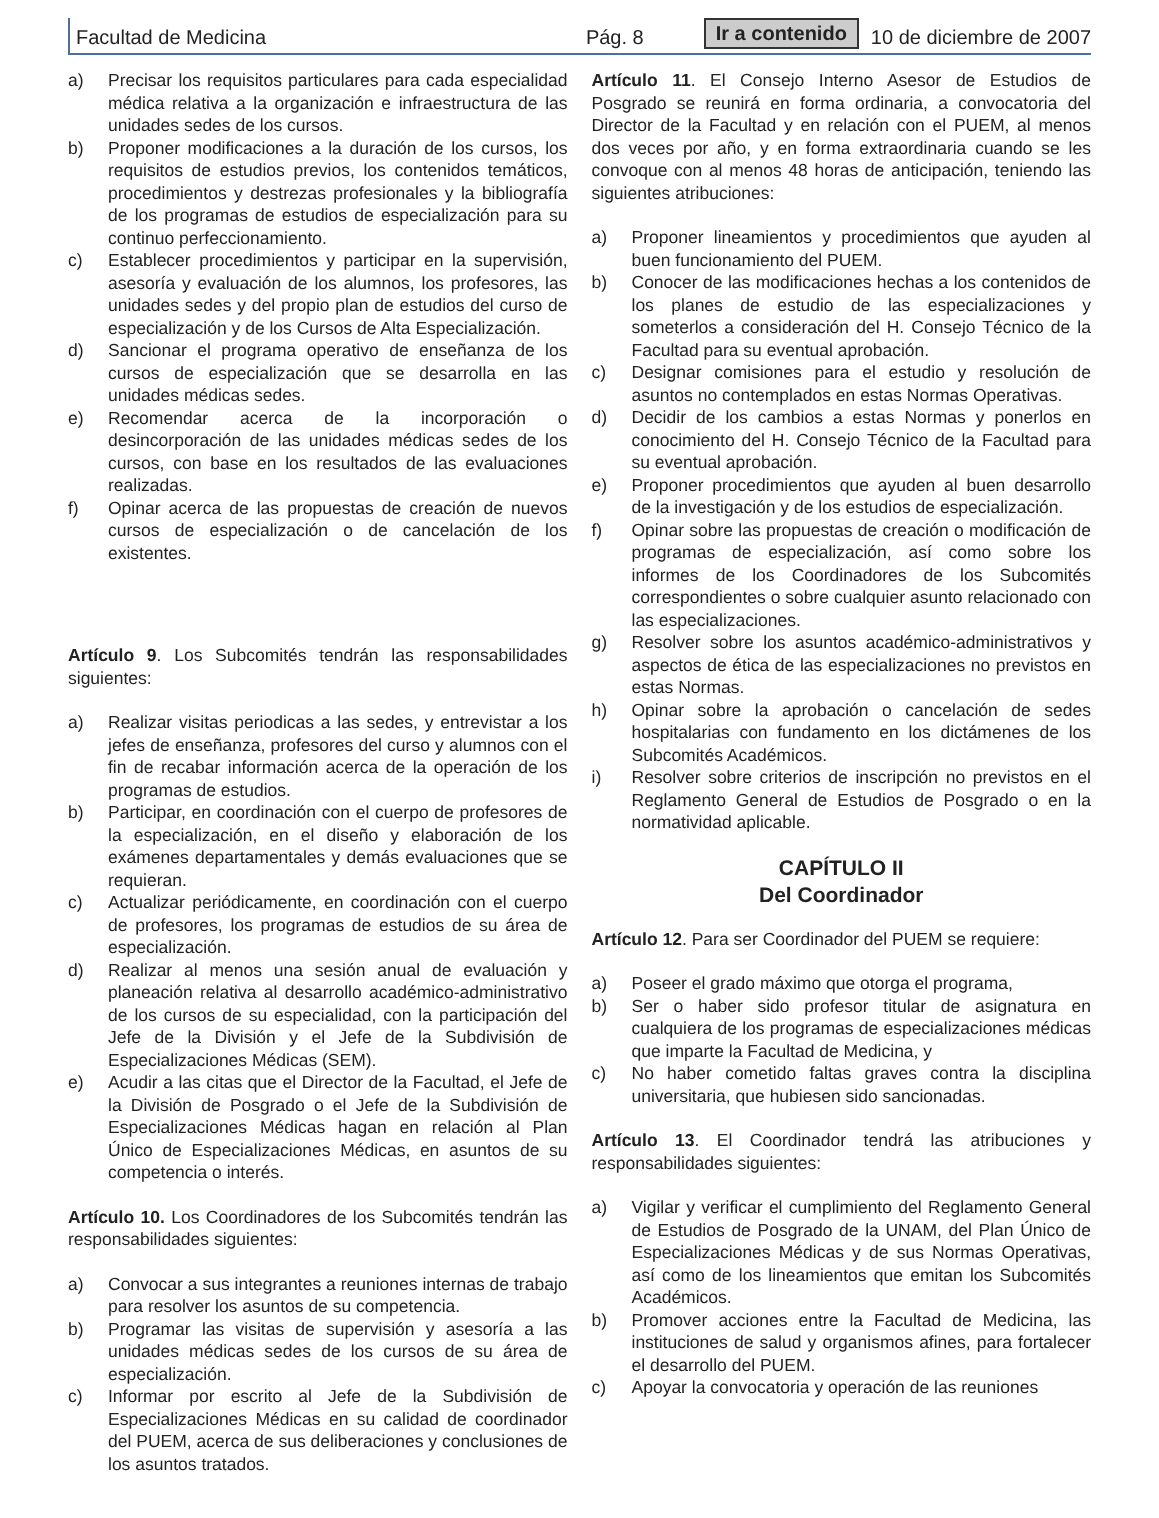Facultad de Medicina Pág. 8 Ir a contenido 10 de diciembre de 2007
a) Precisar los requisitos particulares para cada especialidad médica relativa a la organización e infraestructura de las unidades sedes de los cursos.
b) Proponer modificaciones a la duración de los cursos, los requisitos de estudios previos, los contenidos temáticos, procedimientos y destrezas profesionales y la bibliografía de los programas de estudios de especialización para su continuo perfeccionamiento.
c) Establecer procedimientos y participar en la supervisión, asesoría y evaluación de los alumnos, los profesores, las unidades sedes y del propio plan de estudios del curso de especialización y de los Cursos de Alta Especialización.
d) Sancionar el programa operativo de enseñanza de los cursos de especialización que se desarrolla en las unidades médicas sedes.
e) Recomendar acerca de la incorporación o desincorporación de las unidades médicas sedes de los cursos, con base en los resultados de las evaluaciones realizadas.
f) Opinar acerca de las propuestas de creación de nuevos cursos de especialización o de cancelación de los existentes.
Artículo 9. Los Subcomités tendrán las responsabilidades siguientes:
a) Realizar visitas periodicas a las sedes, y entrevistar a los jefes de enseñanza, profesores del curso y alumnos con el fin de recabar información acerca de la operación de los programas de estudios.
b) Participar, en coordinación con el cuerpo de profesores de la especialización, en el diseño y elaboración de los exámenes departamentales y demás evaluaciones que se requieran.
c) Actualizar periódicamente, en coordinación con el cuerpo de profesores, los programas de estudios de su área de especialización.
d) Realizar al menos una sesión anual de evaluación y planeación relativa al desarrollo académico-administrativo de los cursos de su especialidad, con la participación del Jefe de la División y el Jefe de la Subdivisión de Especializaciones Médicas (SEM).
e) Acudir a las citas que el Director de la Facultad, el Jefe de la División de Posgrado o el Jefe de la Subdivisión de Especializaciones Médicas hagan en relación al Plan Único de Especializaciones Médicas, en asuntos de su competencia o interés.
Artículo 10. Los Coordinadores de los Subcomités tendrán las responsabilidades siguientes:
a) Convocar a sus integrantes a reuniones internas de trabajo para resolver los asuntos de su competencia.
b) Programar las visitas de supervisión y asesoría a las unidades médicas sedes de los cursos de su área de especialización.
c) Informar por escrito al Jefe de la Subdivisión de Especializaciones Médicas en su calidad de coordinador del PUEM, acerca de sus deliberaciones y conclusiones de los asuntos tratados.
Artículo 11. El Consejo Interno Asesor de Estudios de Posgrado se reunirá en forma ordinaria, a convocatoria del Director de la Facultad y en relación con el PUEM, al menos dos veces por año, y en forma extraordinaria cuando se les convoque con al menos 48 horas de anticipación, teniendo las siguientes atribuciones:
a) Proponer lineamientos y procedimientos que ayuden al buen funcionamiento del PUEM.
b) Conocer de las modificaciones hechas a los contenidos de los planes de estudio de las especializaciones y someterlos a consideración del H. Consejo Técnico de la Facultad para su eventual aprobación.
c) Designar comisiones para el estudio y resolución de asuntos no contemplados en estas Normas Operativas.
d) Decidir de los cambios a estas Normas y ponerlos en conocimiento del H. Consejo Técnico de la Facultad para su eventual aprobación.
e) Proponer procedimientos que ayuden al buen desarrollo de la investigación y de los estudios de especialización.
f) Opinar sobre las propuestas de creación o modificación de programas de especialización, así como sobre los informes de los Coordinadores de los Subcomités correspondientes o sobre cualquier asunto relacionado con las especializaciones.
g) Resolver sobre los asuntos académico-administrativos y aspectos de ética de las especializaciones no previstos en estas Normas.
h) Opinar sobre la aprobación o cancelación de sedes hospitalarias con fundamento en los dictámenes de los Subcomités Académicos.
i) Resolver sobre criterios de inscripción no previstos en el Reglamento General de Estudios de Posgrado o en la normatividad aplicable.
CAPÍTULO II
Del Coordinador
Artículo 12. Para ser Coordinador del PUEM se requiere:
a) Poseer el grado máximo que otorga el programa,
b) Ser o haber sido profesor titular de asignatura en cualquiera de los programas de especializaciones médicas que imparte la Facultad de Medicina, y
c) No haber cometido faltas graves contra la disciplina universitaria, que hubiesen sido sancionadas.
Artículo 13. El Coordinador tendrá las atribuciones y responsabilidades siguientes:
a) Vigilar y verificar el cumplimiento del Reglamento General de Estudios de Posgrado de la UNAM, del Plan Único de Especializaciones Médicas y de sus Normas Operativas, así como de los lineamientos que emitan los Subcomités Académicos.
b) Promover acciones entre la Facultad de Medicina, las instituciones de salud y organismos afines, para fortalecer el desarrollo del PUEM.
c) Apoyar la convocatoria y operación de las reuniones